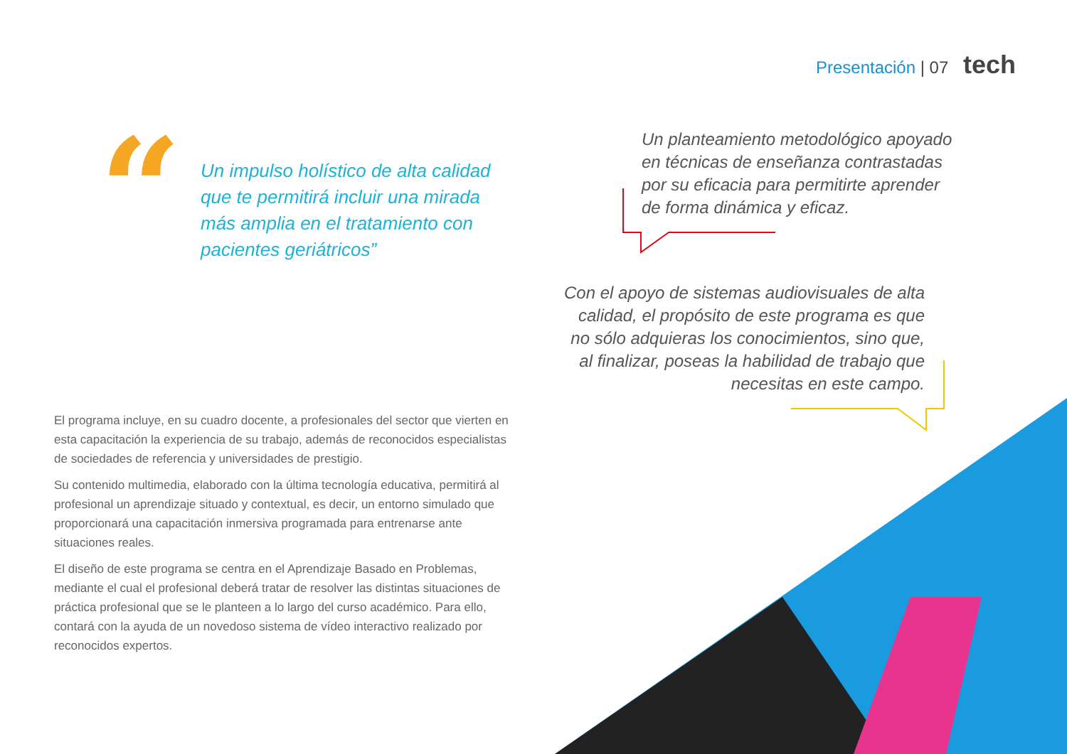Presentación | 07 tech
“
Un impulso holístico de alta calidad que te permitirá incluir una mirada más amplia en el tratamiento con pacientes geriátricos”
Un planteamiento metodológico apoyado en técnicas de enseñanza contrastadas por su eficacia para permitirte aprender de forma dinámica y eficaz.
Con el apoyo de sistemas audiovisuales de alta calidad, el propósito de este programa es que no sólo adquieras los conocimientos, sino que, al finalizar, poseas la habilidad de trabajo que necesitas en este campo.
El programa incluye, en su cuadro docente, a profesionales del sector que vierten en esta capacitación la experiencia de su trabajo, además de reconocidos especialistas de sociedades de referencia y universidades de prestigio.
Su contenido multimedia, elaborado con la última tecnología educativa, permitirá al profesional un aprendizaje situado y contextual, es decir, un entorno simulado que proporcionará una capacitación inmersiva programada para entrenarse ante situaciones reales.
El diseño de este programa se centra en el Aprendizaje Basado en Problemas, mediante el cual el profesional deberá tratar de resolver las distintas situaciones de práctica profesional que se le planteen a lo largo del curso académico. Para ello, contará con la ayuda de un novedoso sistema de vídeo interactivo realizado por reconocidos expertos.